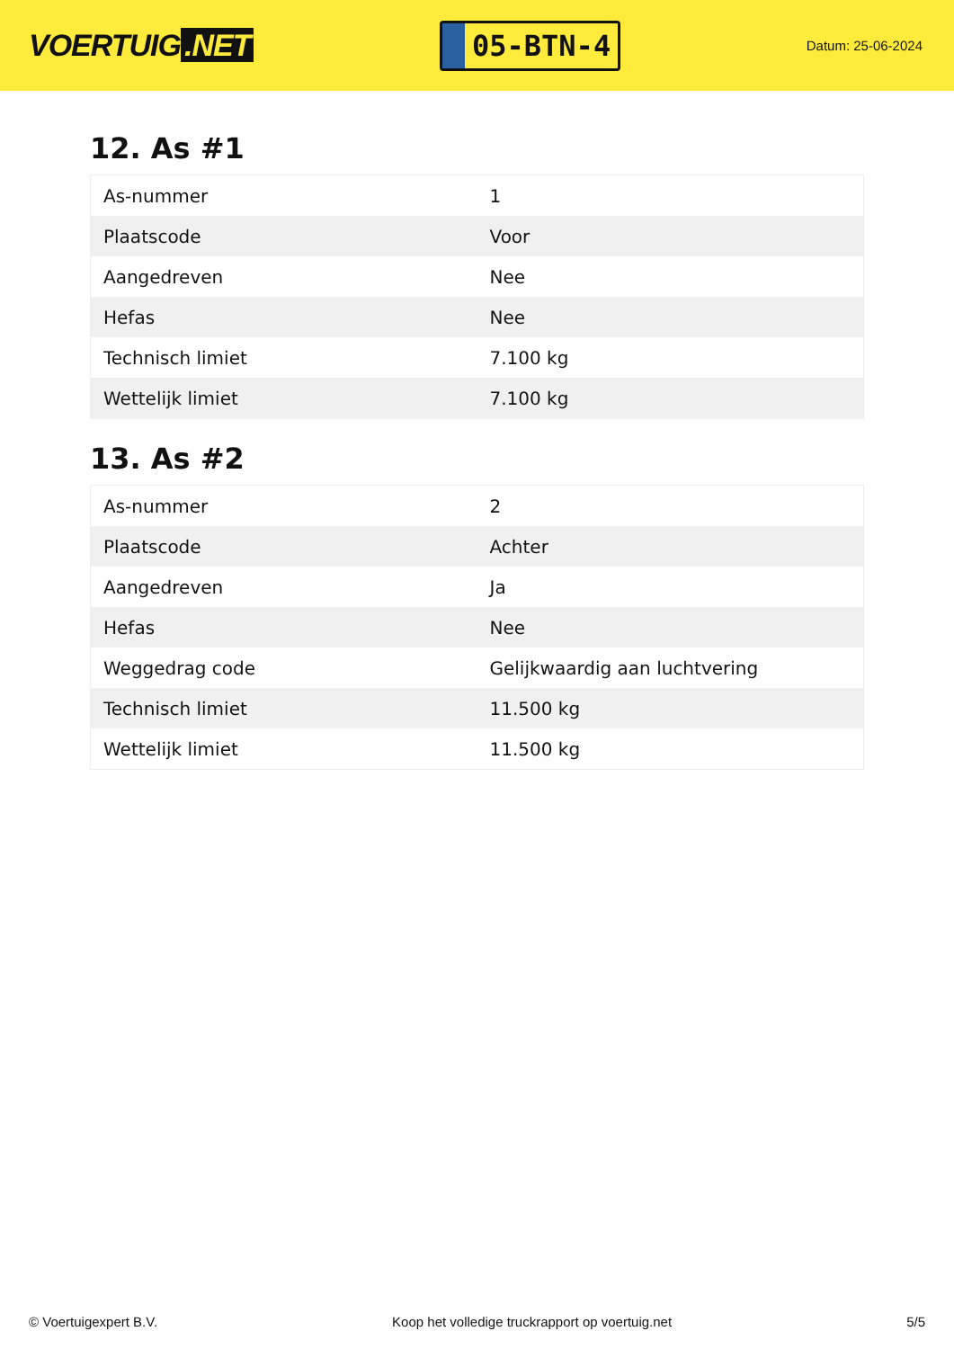VOERTUIG.NET
05-BTN-4
Datum: 25-06-2024
12. As #1
| As-nummer | 1 |
| Plaatscode | Voor |
| Aangedreven | Nee |
| Hefas | Nee |
| Technisch limiet | 7.100 kg |
| Wettelijk limiet | 7.100 kg |
13. As #2
| As-nummer | 2 |
| Plaatscode | Achter |
| Aangedreven | Ja |
| Hefas | Nee |
| Weggedrag code | Gelijkwaardig aan luchtvering |
| Technisch limiet | 11.500 kg |
| Wettelijk limiet | 11.500 kg |
© Voertuigexpert B.V. Koop het volledige truckrapport op voertuig.net 5/5